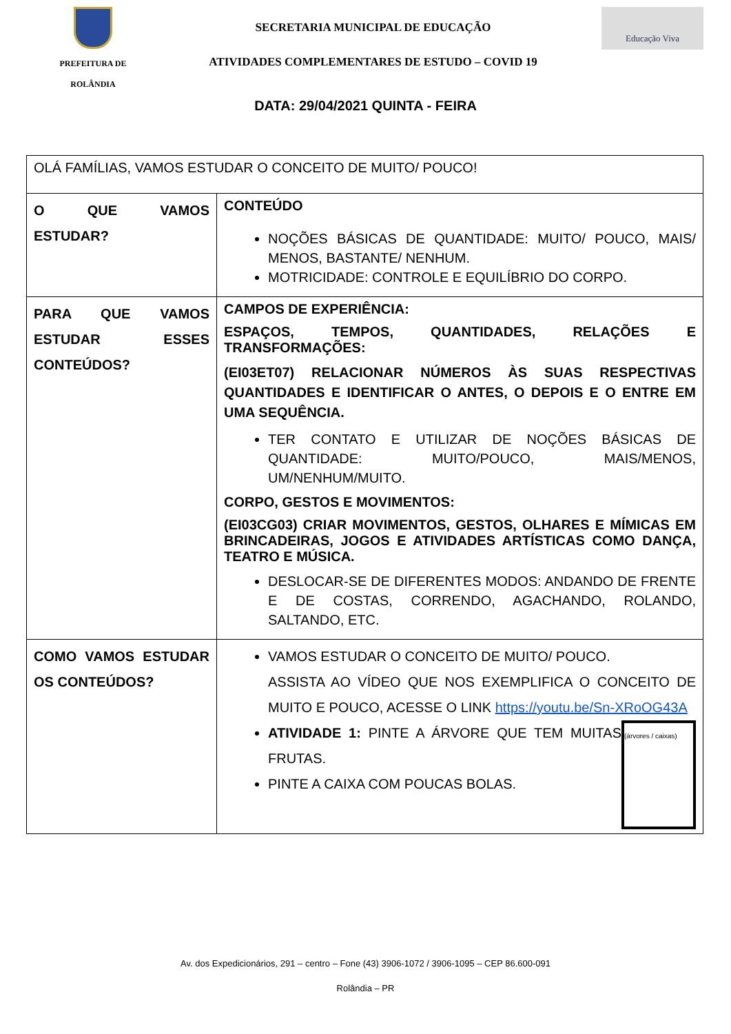PREFEITURA DE
ROLÂNDIA
SECRETARIA MUNICIPAL DE EDUCAÇÃO
ATIVIDADES COMPLEMENTARES DE ESTUDO – COVID 19
Educação Viva
DATA: 29/04/2021 QUINTA - FEIRA
| OLÁ FAMÍLIAS, VAMOS ESTUDAR O CONCEITO DE MUITO/ POUCO! | |
| O QUE VAMOS ESTUDAR? | CONTEÚDO NOÇÕES BÁSICAS DE QUANTIDADE: MUITO/ POUCO, MAIS/ MENOS, BASTANTE/ NENHUM. MOTRICIDADE: CONTROLE E EQUILÍBRIO DO CORPO. |
| PARA QUE VAMOS ESTUDAR ESSES CONTEÚDOS? | CAMPOS DE EXPERIÊNCIA: ESPAÇOS, TEMPOS, QUANTIDADES, RELAÇÕES E TRANSFORMAÇÕES: (EI03ET07) RELACIONAR NÚMEROS ÀS SUAS RESPECTIVAS QUANTIDADES E IDENTIFICAR O ANTES, O DEPOIS E O ENTRE EM UMA SEQUÊNCIA. TER CONTATO E UTILIZAR DE NOÇÕES BÁSICAS DE QUANTIDADE: MUITO/POUCO, MAIS/MENOS, UM/NENHUM/MUITO. CORPO, GESTOS E MOVIMENTOS: (EI03CG03) CRIAR MOVIMENTOS, GESTOS, OLHARES E MÍMICAS EM BRINCADEIRAS, JOGOS E ATIVIDADES ARTÍSTICAS COMO DANÇA, TEATRO E MÚSICA. DESLOCAR-SE DE DIFERENTES MODOS: ANDANDO DE FRENTE E DE COSTAS, CORRENDO, AGACHANDO, ROLANDO, SALTANDO, ETC. |
| COMO VAMOS ESTUDAR OS CONTEÚDOS? | VAMOS ESTUDAR O CONCEITO DE MUITO/ POUCO. ASSISTA AO VÍDEO QUE NOS EXEMPLIFICA O CONCEITO DE MUITO E POUCO, ACESSE O LINK https://youtu.be/Sn-XRoOG43A (árvores / caixas) ATIVIDADE 1: PINTE A ÁRVORE QUE TEM MUITAS FRUTAS. PINTE A CAIXA COM POUCAS BOLAS. |
Av. dos Expedicionários, 291 – centro – Fone (43) 3906-1072 / 3906-1095 – CEP 86.600-091
Rolândia – PR